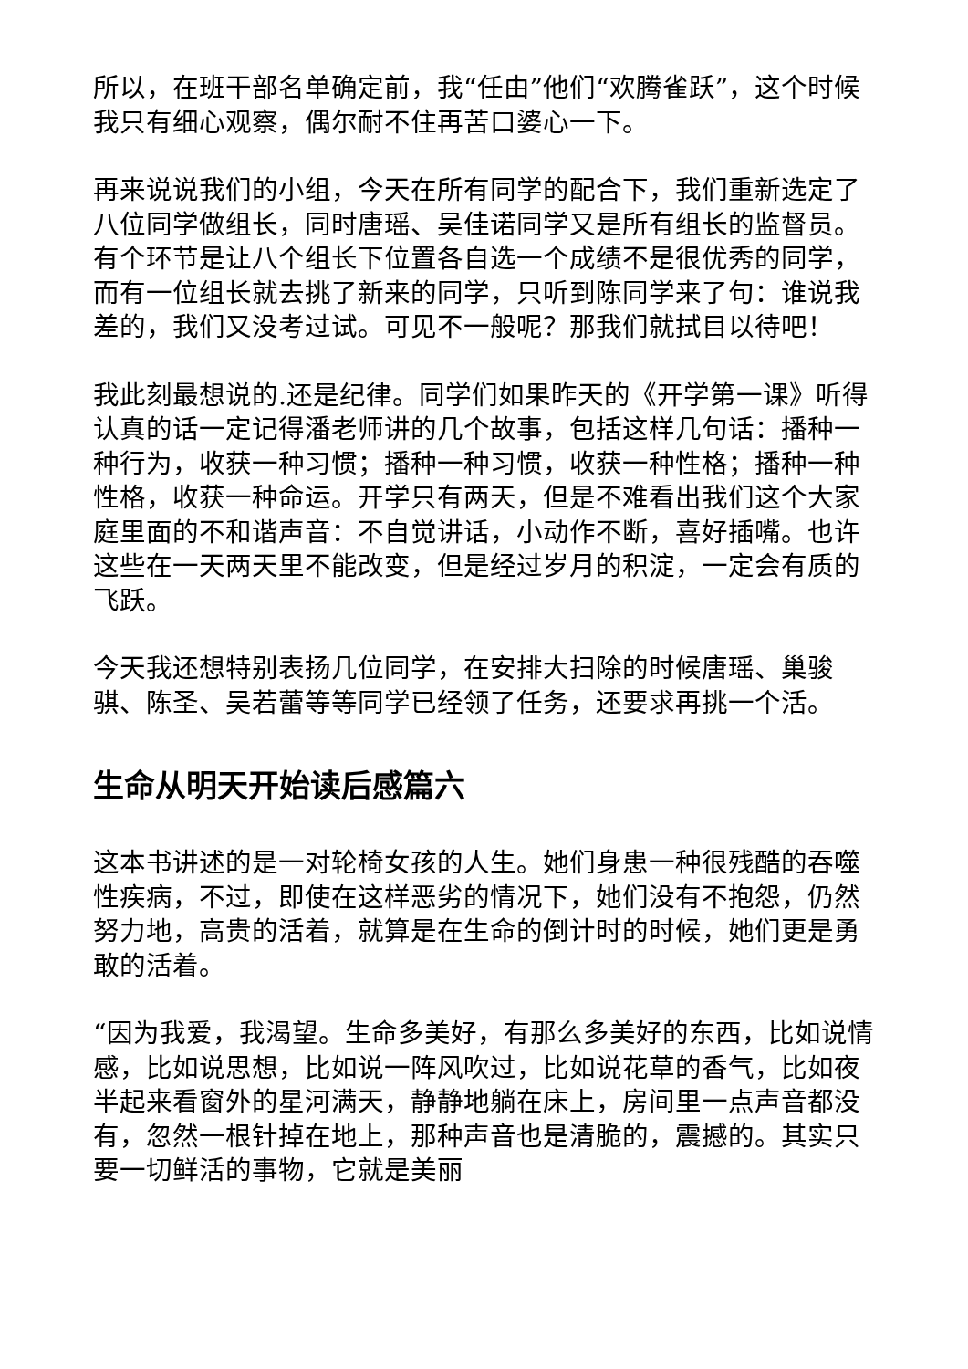所以，在班干部名单确定前，我“任由”他们“欢腾雀跃”，这个时候我只有细心观察，偶尔耐不住再苦口婆心一下。
再来说说我们的小组，今天在所有同学的配合下，我们重新选定了八位同学做组长，同时唐瑶、吴佳诺同学又是所有组长的监督员。有个环节是让八个组长下位置各自选一个成绩不是很优秀的同学，而有一位组长就去挑了新来的同学，只听到陈同学来了句：谁说我差的，我们又没考过试。可见不一般呢？那我们就拭目以待吧！
我此刻最想说的.还是纪律。同学们如果昨天的《开学第一课》听得认真的话一定记得潘老师讲的几个故事，包括这样几句话：播种一种行为，收获一种习惯；播种一种习惯，收获一种性格；播种一种性格，收获一种命运。开学只有两天，但是不难看出我们这个大家庭里面的不和谐声音：不自觉讲话，小动作不断，喜好插嘴。也许这些在一天两天里不能改变，但是经过岁月的积淀，一定会有质的飞跃。
今天我还想特别表扬几位同学，在安排大扫除的时候唐瑶、巢骏骐、陈圣、吴若蕾等等同学已经领了任务，还要求再挑一个活。
生命从明天开始读后感篇六
这本书讲述的是一对轮椅女孩的人生。她们身患一种很残酷的吞噬性疾病，不过，即使在这样恶劣的情况下，她们没有不抱怨，仍然努力地，高贵的活着，就算是在生命的倒计时的时候，她们更是勇敢的活着。
“因为我爱，我渴望。生命多美好，有那么多美好的东西，比如说情感，比如说思想，比如说一阵风吹过，比如说花草的香气，比如夜半起来看窗外的星河满天，静静地躺在床上，房间里一点声音都没有，忽然一根针掉在地上，那种声音也是清脆的，震撼的。其实只要一切鲜活的事物，它就是美丽